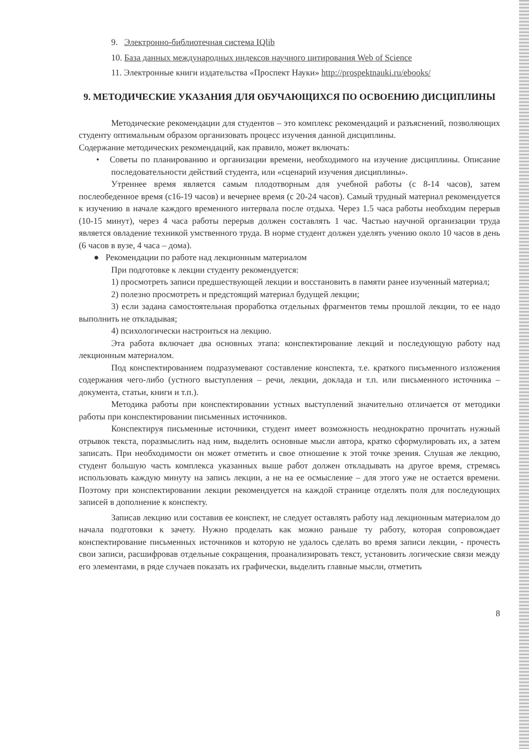9. Электронно-библиотечная система IQlib
10. База данных международных индексов научного цитирования Web of Science
11. Электронные книги издательства «Проспект Науки» http://prospektnauki.ru/ebooks/
9. МЕТОДИЧЕСКИЕ УКАЗАНИЯ ДЛЯ ОБУЧАЮЩИХСЯ ПО ОСВОЕНИЮ ДИСЦИПЛИНЫ
Методические рекомендации для студентов – это комплекс рекомендаций и разъяснений, позволяющих студенту оптимальным образом организовать процесс изучения данной дисциплины.
Содержание методических рекомендаций, как правило, может включать:
• Советы по планированию и организации времени, необходимого на изучение дисциплины. Описание последовательности действий студента, или «сценарий изучения дисциплины».
Утреннее время является самым плодотворным для учебной работы (с 8-14 часов), затем послеобеденное время (с16-19 часов) и вечернее время (с 20-24 часов). Самый трудный материал рекомендуется к изучению в начале каждого временного интервала после отдыха. Через 1.5 часа работы необходим перерыв (10-15 минут), через 4 часа работы перерыв должен составлять 1 час. Частью научной организации труда является овладение техникой умственного труда. В норме студент должен уделять учению около 10 часов в день (6 часов в вузе, 4 часа – дома).
● Рекомендации по работе над лекционным материалом
При подготовке к лекции студенту рекомендуется:
1) просмотреть записи предшествующей лекции и восстановить в памяти ранее изученный материал;
2) полезно просмотреть и предстоящий материал будущей лекции;
3) если задана самостоятельная проработка отдельных фрагментов темы прошлой лекции, то ее надо выполнить не откладывая;
4) психологически настроиться на лекцию.
Эта работа включает два основных этапа: конспектирование лекций и последующую работу над лекционным материалом.
Под конспектированием подразумевают составление конспекта, т.е. краткого письменного изложения содержания чего-либо (устного выступления – речи, лекции, доклада и т.п. или письменного источника – документа, статьи, книги и т.п.).
Методика работы при конспектировании устных выступлений значительно отличается от методики работы при конспектировании письменных источников.
Конспектируя письменные источники, студент имеет возможность неоднократно прочитать нужный отрывок текста, поразмыслить над ним, выделить основные мысли автора, кратко сформулировать их, а затем записать. При необходимости он может отметить и свое отношение к этой точке зрения. Слушая же лекцию, студент большую часть комплекса указанных выше работ должен откладывать на другое время, стремясь использовать каждую минуту на запись лекции, а не на ее осмысление – для этого уже не остается времени. Поэтому при конспектировании лекции рекомендуется на каждой странице отделять поля для последующих записей в дополнение к конспекту.
Записав лекцию или составив ее конспект, не следует оставлять работу над лекционным материалом до начала подготовки к зачету. Нужно проделать как можно раньше ту работу, которая сопровождает конспектирование письменных источников и которую не удалось сделать во время записи лекции, - прочесть свои записи, расшифровав отдельные сокращения, проанализировать текст, установить логические связи между его элементами, в ряде случаев показать их графически, выделить главные мысли, отметить
8